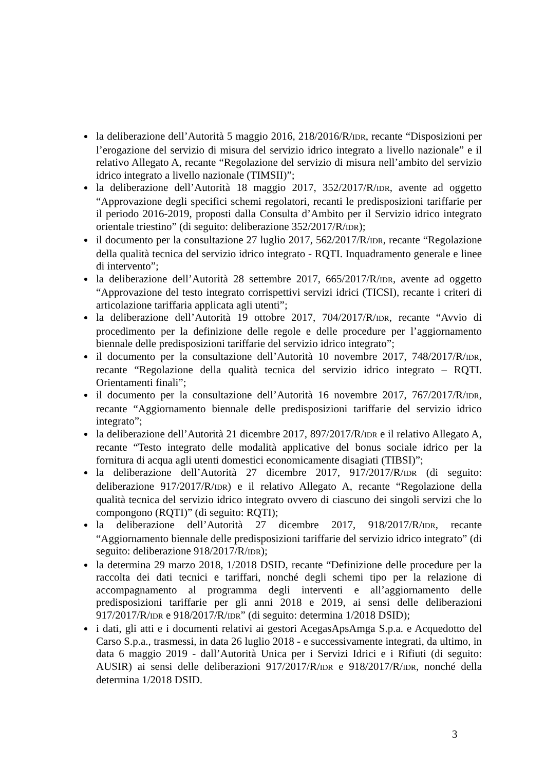la deliberazione dell’Autorità 5 maggio 2016, 218/2016/R/IDR, recante “Disposizioni per l’erogazione del servizio di misura del servizio idrico integrato a livello nazionale” e il relativo Allegato A, recante “Regolazione del servizio di misura nell’ambito del servizio idrico integrato a livello nazionale (TIMSII)”;
la deliberazione dell’Autorità 18 maggio 2017, 352/2017/R/IDR, avente ad oggetto “Approvazione degli specifici schemi regolatori, recanti le predisposizioni tariffarie per il periodo 2016-2019, proposti dalla Consulta d’Ambito per il Servizio idrico integrato orientale triestino” (di seguito: deliberazione 352/2017/R/IDR);
il documento per la consultazione 27 luglio 2017, 562/2017/R/IDR, recante “Regolazione della qualità tecnica del servizio idrico integrato - RQTI. Inquadramento generale e linee di intervento”;
la deliberazione dell’Autorità 28 settembre 2017, 665/2017/R/IDR, avente ad oggetto “Approvazione del testo integrato corrispettivi servizi idrici (TICSI), recante i criteri di articolazione tariffaria applicata agli utenti”;
la deliberazione dell’Autorità 19 ottobre 2017, 704/2017/R/IDR, recante “Avvio di procedimento per la definizione delle regole e delle procedure per l’aggiornamento biennale delle predisposizioni tariffarie del servizio idrico integrato”;
il documento per la consultazione dell’Autorità 10 novembre 2017, 748/2017/R/IDR, recante “Regolazione della qualità tecnica del servizio idrico integrato – RQTI. Orientamenti finali”;
il documento per la consultazione dell’Autorità 16 novembre 2017, 767/2017/R/IDR, recante “Aggiornamento biennale delle predisposizioni tariffarie del servizio idrico integrato”;
la deliberazione dell’Autorità 21 dicembre 2017, 897/2017/R/IDR e il relativo Allegato A, recante “Testo integrato delle modalità applicative del bonus sociale idrico per la fornitura di acqua agli utenti domestici economicamente disagiati (TIBSI)”;
la deliberazione dell’Autorità 27 dicembre 2017, 917/2017/R/IDR (di seguito: deliberazione 917/2017/R/IDR) e il relativo Allegato A, recante “Regolazione della qualità tecnica del servizio idrico integrato ovvero di ciascuno dei singoli servizi che lo compongono (RQTI)” (di seguito: RQTI);
la deliberazione dell’Autorità 27 dicembre 2017, 918/2017/R/IDR, recante “Aggiornamento biennale delle predisposizioni tariffarie del servizio idrico integrato” (di seguito: deliberazione 918/2017/R/IDR);
la determina 29 marzo 2018, 1/2018 DSID, recante “Definizione delle procedure per la raccolta dei dati tecnici e tariffari, nonché degli schemi tipo per la relazione di accompagnamento al programma degli interventi e all’aggiornamento delle predisposizioni tariffarie per gli anni 2018 e 2019, ai sensi delle deliberazioni 917/2017/R/IDR e 918/2017/R/IDR” (di seguito: determina 1/2018 DSID);
i dati, gli atti e i documenti relativi ai gestori AcegasApsAmga S.p.a. e Acquedotto del Carso S.p.a., trasmessi, in data 26 luglio 2018 - e successivamente integrati, da ultimo, in data 6 maggio 2019 - dall’Autorità Unica per i Servizi Idrici e i Rifiuti (di seguito: AUSIR) ai sensi delle deliberazioni 917/2017/R/IDR e 918/2017/R/IDR, nonché della determina 1/2018 DSID.
3